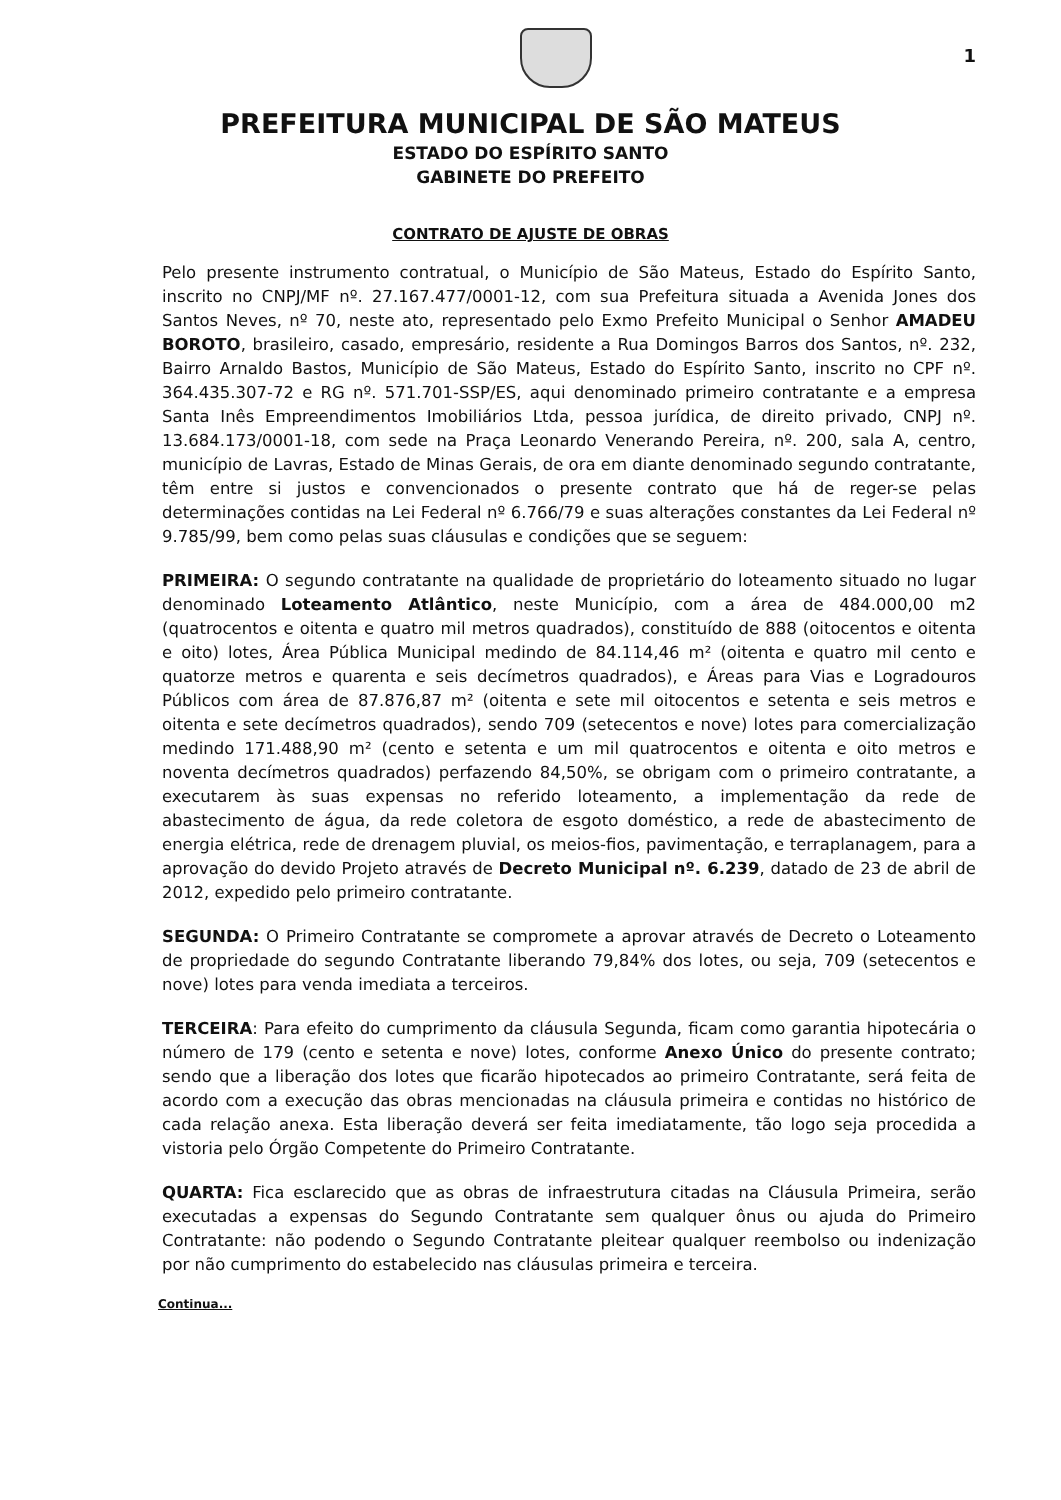1
PREFEITURA MUNICIPAL DE SÃO MATEUS
ESTADO DO ESPÍRITO SANTO
GABINETE DO PREFEITO
CONTRATO DE AJUSTE DE OBRAS
Pelo presente instrumento contratual, o Município de São Mateus, Estado do Espírito Santo, inscrito no CNPJ/MF nº. 27.167.477/0001-12, com sua Prefeitura situada a Avenida Jones dos Santos Neves, nº 70, neste ato, representado pelo Exmo Prefeito Municipal o Senhor AMADEU BOROTO, brasileiro, casado, empresário, residente a Rua Domingos Barros dos Santos, nº. 232, Bairro Arnaldo Bastos, Município de São Mateus, Estado do Espírito Santo, inscrito no CPF nº. 364.435.307-72 e RG nº. 571.701-SSP/ES, aqui denominado primeiro contratante e a empresa Santa Inês Empreendimentos Imobiliários Ltda, pessoa jurídica, de direito privado, CNPJ nº. 13.684.173/0001-18, com sede na Praça Leonardo Venerando Pereira, nº. 200, sala A, centro, município de Lavras, Estado de Minas Gerais, de ora em diante denominado segundo contratante, têm entre si justos e convencionados o presente contrato que há de reger-se pelas determinações contidas na Lei Federal nº 6.766/79 e suas alterações constantes da Lei Federal nº 9.785/99, bem como pelas suas cláusulas e condições que se seguem:
PRIMEIRA: O segundo contratante na qualidade de proprietário do loteamento situado no lugar denominado Loteamento Atlântico, neste Município, com a área de 484.000,00 m2 (quatrocentos e oitenta e quatro mil metros quadrados), constituído de 888 (oitocentos e oitenta e oito) lotes, Área Pública Municipal medindo de 84.114,46 m² (oitenta e quatro mil cento e quatorze metros e quarenta e seis decímetros quadrados), e Áreas para Vias e Logradouros Públicos com área de 87.876,87 m² (oitenta e sete mil oitocentos e setenta e seis metros e oitenta e sete decímetros quadrados), sendo 709 (setecentos e nove) lotes para comercialização medindo 171.488,90 m² (cento e setenta e um mil quatrocentos e oitenta e oito metros e noventa decímetros quadrados) perfazendo 84,50%, se obrigam com o primeiro contratante, a executarem às suas expensas no referido loteamento, a implementação da rede de abastecimento de água, da rede coletora de esgoto doméstico, a rede de abastecimento de energia elétrica, rede de drenagem pluvial, os meios-fios, pavimentação, e terraplanagem, para a aprovação do devido Projeto através de Decreto Municipal nº. 6.239, datado de 23 de abril de 2012, expedido pelo primeiro contratante.
SEGUNDA: O Primeiro Contratante se compromete a aprovar através de Decreto o Loteamento de propriedade do segundo Contratante liberando 79,84% dos lotes, ou seja, 709 (setecentos e nove) lotes para venda imediata a terceiros.
TERCEIRA: Para efeito do cumprimento da cláusula Segunda, ficam como garantia hipotecária o número de 179 (cento e setenta e nove) lotes, conforme Anexo Único do presente contrato; sendo que a liberação dos lotes que ficarão hipotecados ao primeiro Contratante, será feita de acordo com a execução das obras mencionadas na cláusula primeira e contidas no histórico de cada relação anexa. Esta liberação deverá ser feita imediatamente, tão logo seja procedida a vistoria pelo Órgão Competente do Primeiro Contratante.
QUARTA: Fica esclarecido que as obras de infraestrutura citadas na Cláusula Primeira, serão executadas a expensas do Segundo Contratante sem qualquer ônus ou ajuda do Primeiro Contratante: não podendo o Segundo Contratante pleitear qualquer reembolso ou indenização por não cumprimento do estabelecido nas cláusulas primeira e terceira.
Continua...